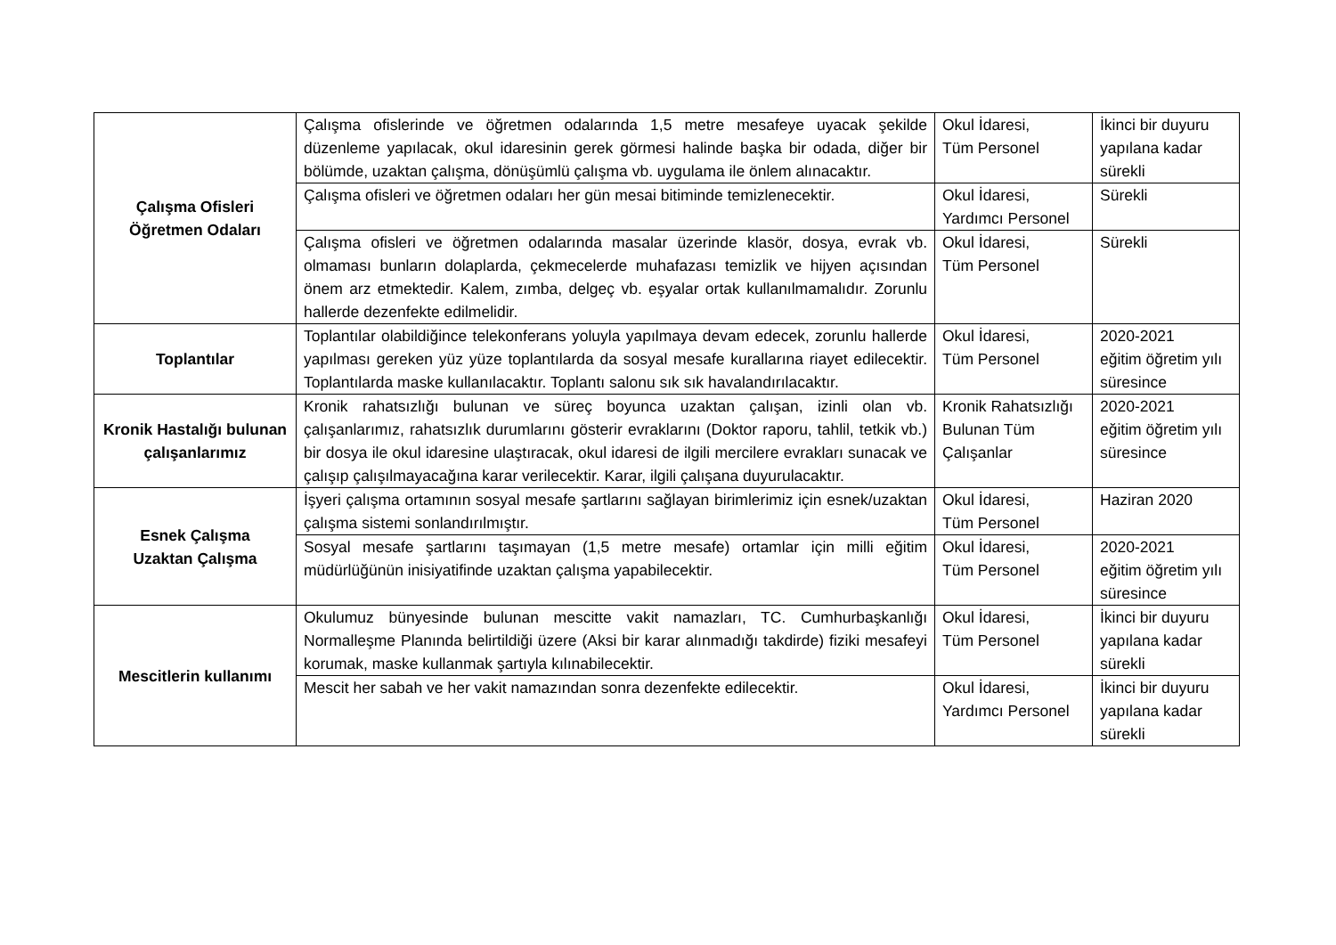| Çalışma Ofisleri Öğretmen Odaları | Çalışma ofislerinde ve öğretmen odalarında 1,5 metre mesafeye uyacak şekilde düzenleme yapılacak, okul idaresinin gerek görmesi halinde başka bir odada, diğer bir bölümde, uzaktan çalışma, dönüşümlü çalışma vb. uygulama ile önlem alınacaktır. | Okul İdaresi, Tüm Personel | İkinci bir duyuru yapılana kadar sürekli |
| | Çalışma ofisleri ve öğretmen odaları her gün mesai bitiminde temizlenecektir. | Okul İdaresi, Yardımcı Personel | Sürekli |
| | Çalışma ofisleri ve öğretmen odalarında masalar üzerinde klasör, dosya, evrak vb. olmaması bunların dolaplarda, çekmecelerde muhafazası temizlik ve hijyen açısından önem arz etmektedir. Kalem, zımba, delgeç vb. eşyalar ortak kullanılmamalıdır. Zorunlu hallerde dezenfekte edilmelidir. | Okul İdaresi, Tüm Personel | Sürekli |
| Toplantılar | Toplantılar olabildiğince telekonferans yoluyla yapılmaya devam edecek, zorunlu hallerde yapılması gereken yüz yüze toplantılarda da sosyal mesafe kurallarına riayet edilecektir. Toplantılarda maske kullanılacaktır. Toplantı salonu sık sık havalandırılacaktır. | Okul İdaresi, Tüm Personel | 2020-2021 eğitim öğretim yılı süresince |
| Kronik Hastalığı bulunan çalışanlarımız | Kronik rahatsızlığı bulunan ve süreç boyunca uzaktan çalışan, izinli olan vb. çalışanlarımız, rahatsızlık durumlarını gösterir evraklarını (Doktor raporu, tahlil, tetkik vb.) bir dosya ile okul idaresine ulaştıracak, okul idaresi de ilgili mercilere evrakları sunacak ve çalışıp çalışılmayacağına karar verilecektir. Karar, ilgili çalışana duyurulacaktır. | Kronik Rahatsızlığı Bulunan Tüm Çalışanlar | 2020-2021 eğitim öğretim yılı süresince |
| Esnek Çalışma Uzaktan Çalışma | İşyeri çalışma ortamının sosyal mesafe şartlarını sağlayan birimlerimiz için esnek/uzaktan çalışma sistemi sonlandırılmıştır. | Okul İdaresi, Tüm Personel | Haziran 2020 |
| | Sosyal mesafe şartlarını taşımayan (1,5 metre mesafe) ortamlar için milli eğitim müdürlüğünün inisiyatifinde uzaktan çalışma yapabilecektir. | Okul İdaresi, Tüm Personel | 2020-2021 eğitim öğretim yılı süresince |
| Mescitlerin kullanımı | Okulumuz bünyesinde bulunan mescitte vakit namazları, TC. Cumhurbaşkanlığı Normalleşme Planında belirtildiği üzere (Aksi bir karar alınmadığı takdirde) fiziki mesafeyi korumak, maske kullanmak şartıyla kılınabilecektir. | Okul İdaresi, Tüm Personel | İkinci bir duyuru yapılana kadar sürekli |
| | Mescit her sabah ve her vakit namazından sonra dezenfekte edilecektir. | Okul İdaresi, Yardımcı Personel | İkinci bir duyuru yapılana kadar sürekli |